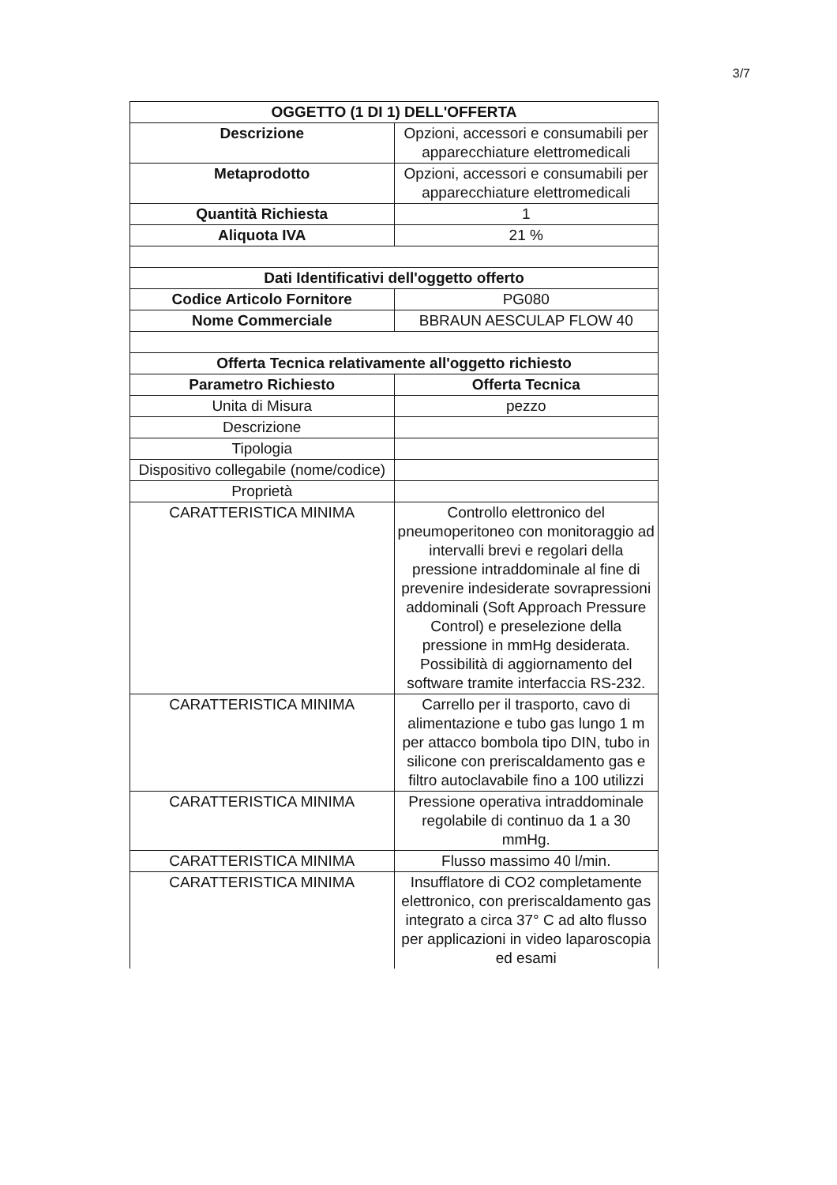3/7
| OGGETTO (1 DI 1) DELL'OFFERTA | |
| --- | --- |
| Descrizione | Opzioni, accessori e consumabili per apparecchiature elettromedicali |
| Metaprodotto | Opzioni, accessori e consumabili per apparecchiature elettromedicali |
| Quantità Richiesta | 1 |
| Aliquota IVA | 21 % |
| Dati Identificativi dell'oggetto offerto | |
| Codice Articolo Fornitore | PG080 |
| Nome Commerciale | BBRAUN AESCULAP FLOW 40 |
| Offerta Tecnica relativamente all'oggetto richiesto | |
| Parametro Richiesto | Offerta Tecnica |
| Unita di Misura | pezzo |
| Descrizione | |
| Tipologia | |
| Dispositivo collegabile (nome/codice) | |
| Proprietà | |
| CARATTERISTICA MINIMA | Controllo elettronico del pneumoperitoneo con monitoraggio ad intervalli brevi e regolari della pressione intraddominale al fine di prevenire indesiderate sovrapressioni addominali (Soft Approach Pressure Control) e preselezione della pressione in mmHg desiderata. Possibilità di aggiornamento del software tramite interfaccia RS-232. |
| CARATTERISTICA MINIMA | Carrello per il trasporto, cavo di alimentazione e tubo gas lungo 1 m per attacco bombola tipo DIN, tubo in silicone con preriscaldamento gas e filtro autoclavabile fino a 100 utilizzi |
| CARATTERISTICA MINIMA | Pressione operativa intraddominale regolabile di continuo da 1 a 30 mmHg. |
| CARATTERISTICA MINIMA | Flusso massimo 40 l/min. |
| CARATTERISTICA MINIMA | Insufflatore di CO2 completamente elettronico, con preriscaldamento gas integrato a circa 37° C ad alto flusso per applicazioni in video laparoscopia ed esami |